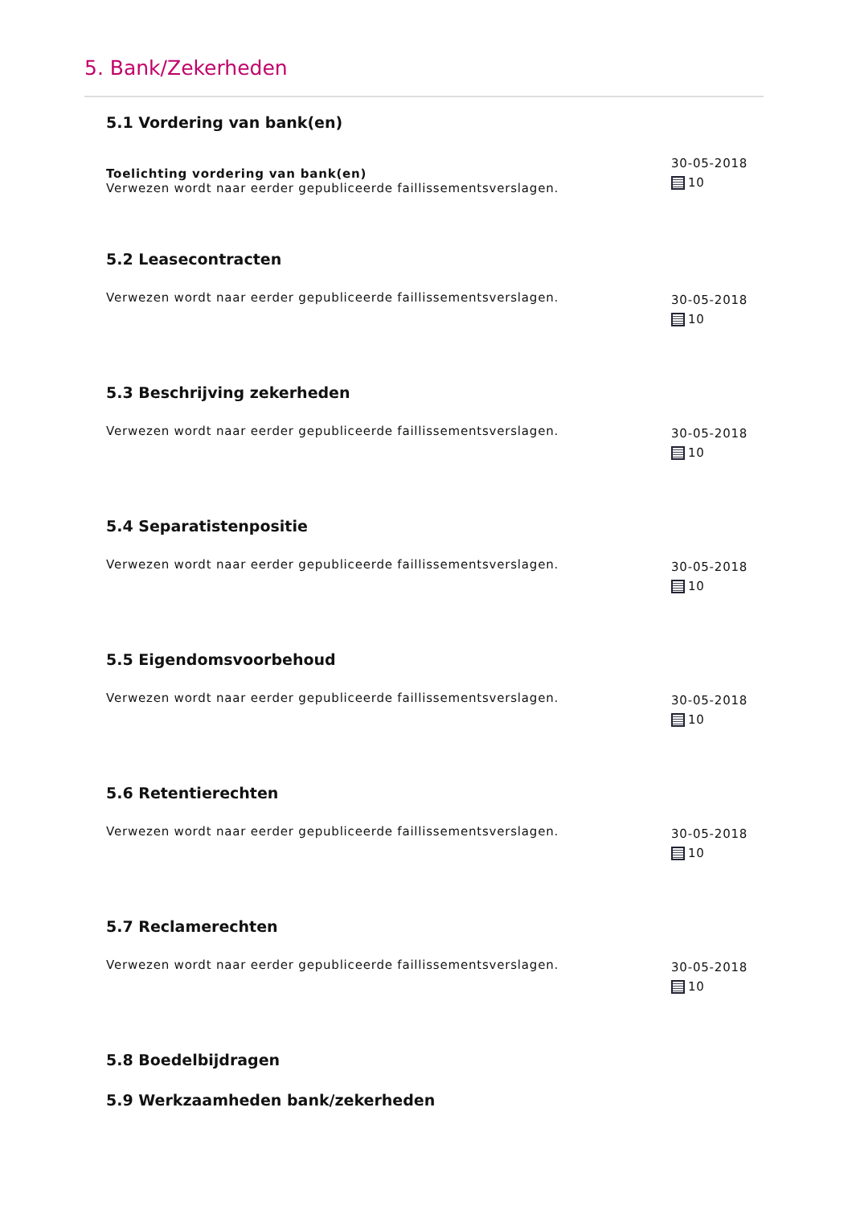5. Bank/Zekerheden
5.1 Vordering van bank(en)
Toelichting vordering van bank(en)
Verwezen wordt naar eerder gepubliceerde faillissementsverslagen.
30-05-2018
10
5.2 Leasecontracten
Verwezen wordt naar eerder gepubliceerde faillissementsverslagen.
30-05-2018
10
5.3 Beschrijving zekerheden
Verwezen wordt naar eerder gepubliceerde faillissementsverslagen.
30-05-2018
10
5.4 Separatistenpositie
Verwezen wordt naar eerder gepubliceerde faillissementsverslagen.
30-05-2018
10
5.5 Eigendomsvoorbehoud
Verwezen wordt naar eerder gepubliceerde faillissementsverslagen.
30-05-2018
10
5.6 Retentierechten
Verwezen wordt naar eerder gepubliceerde faillissementsverslagen.
30-05-2018
10
5.7 Reclamerechten
Verwezen wordt naar eerder gepubliceerde faillissementsverslagen.
30-05-2018
10
5.8 Boedelbijdragen
5.9 Werkzaamheden bank/zekerheden